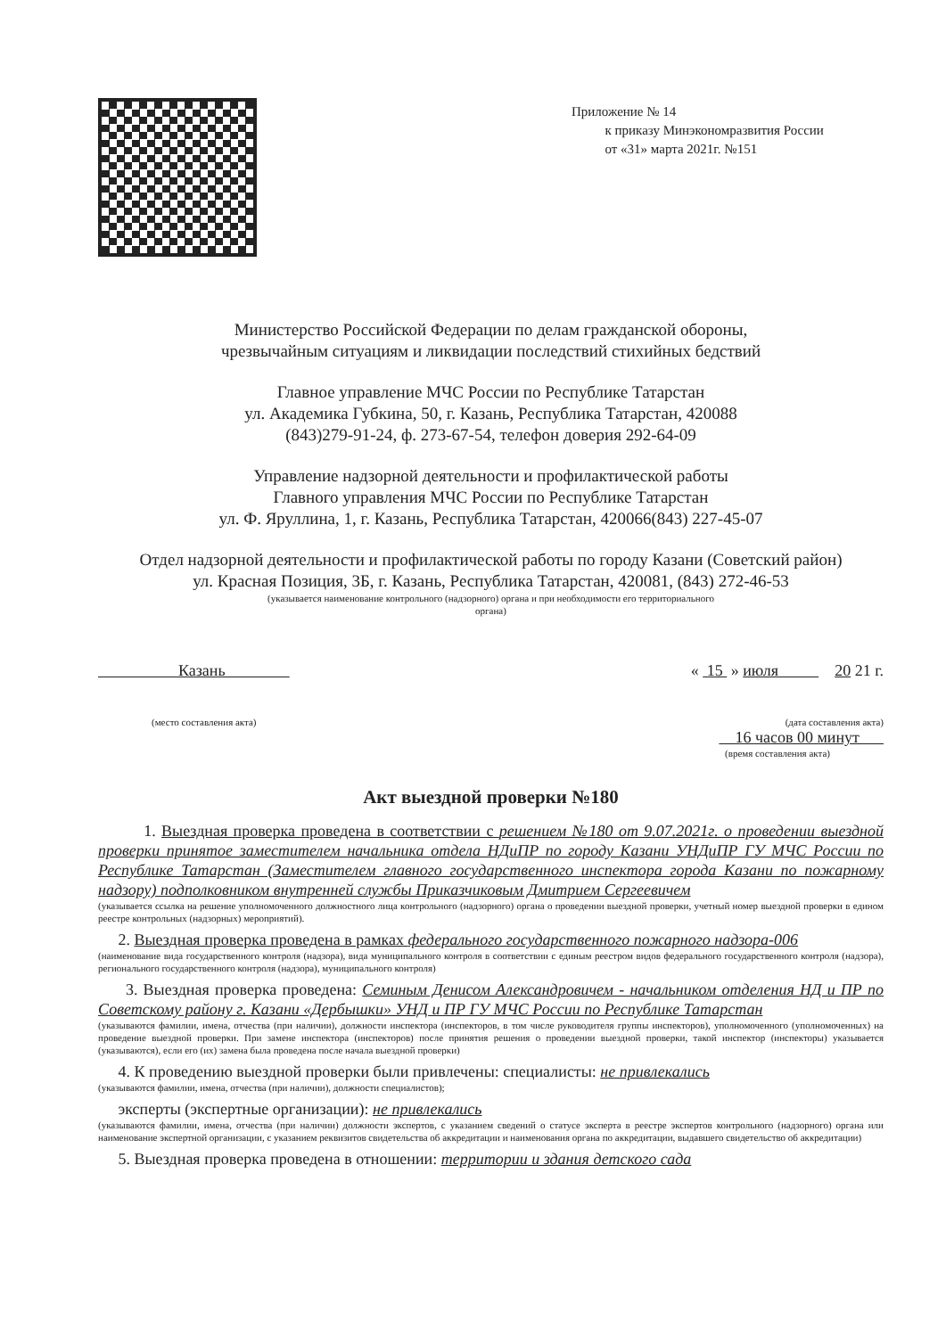Приложение № 14
к приказу Минэкономразвития России
от «31» марта 2021г. №151
Министерство Российской Федерации по делам гражданской обороны,
чрезвычайным ситуациям и ликвидации последствий стихийных бедствий
Главное управление МЧС России по Республике Татарстан
ул. Академика Губкина, 50, г. Казань, Республика Татарстан, 420088
(843)279-91-24, ф. 273-67-54, телефон доверия 292-64-09
Управление надзорной деятельности и профилактической работы
Главного управления МЧС России по Республике Татарстан
ул. Ф. Яруллина, 1, г. Казань, Республика Татарстан, 420066(843) 227-45-07
Отдел надзорной деятельности и профилактической работы по городу Казани (Советский район)
ул. Красная Позиция, 3Б, г. Казань, Республика Татарстан, 420081, (843) 272-46-53
(указывается наименование контрольного (надзорного) органа и при необходимости его территориального
органа)
Казань « 15 » июля 20 21 г.
(место составления акта) (дата составления акта)
16 часов 00 минут
(время составления акта)
Акт выездной проверки №180
1. Выездная проверка проведена в соответствии с решением №180 от 9.07.2021г. о проведении выездной проверки принятое заместителем начальника отдела НДиПР по городу Казани УНДиПР ГУ МЧС России по Республике Татарстан (Заместителем главного государственного инспектора города Казани по пожарному надзору) подполковником внутренней службы Приказчиковым Дмитрием Сергеевичем
(указывается ссылка на решение уполномоченного должностного лица контрольного (надзорного) органа о проведении выездной проверки, учетный номер выездной проверки в едином реестре контрольных (надзорных) мероприятий).
2. Выездная проверка проведена в рамках федерального государственного пожарного надзора-006
(наименование вида государственного контроля (надзора), вида муниципального контроля в соответствии с единым реестром видов федерального государственного контроля (надзора), регионального государственного контроля (надзора), муниципального контроля)
3. Выездная проверка проведена: Семиным Денисом Александровичем - начальником отделения НД и ПР по Советскому району г. Казани «Дербышки» УНД и ПР ГУ МЧС России по Республике Татарстан
(указываются фамилии, имена, отчества (при наличии), должности инспектора (инспекторов, в том числе руководителя группы инспекторов), уполномоченного (уполномоченных) на проведение выездной проверки. При замене инспектора (инспекторов) после принятия решения о проведении выездной проверки, такой инспектор (инспекторы) указывается (указываются), если его (их) замена была проведена после начала выездной проверки)
4. К проведению выездной проверки были привлечены: специалисты: не привлекались
(указываются фамилии, имена, отчества (при наличии), должности специалистов);
эксперты (экспертные организации): не привлекались
(указываются фамилии, имена, отчества (при наличии) должности экспертов, с указанием сведений о статусе эксперта в реестре экспертов контрольного (надзорного) органа или наименование экспертной организации, с указанием реквизитов свидетельства об аккредитации и наименования органа по аккредитации, выдавшего свидетельство об аккредитации)
5. Выездная проверка проведена в отношении: территории и здания детского сада